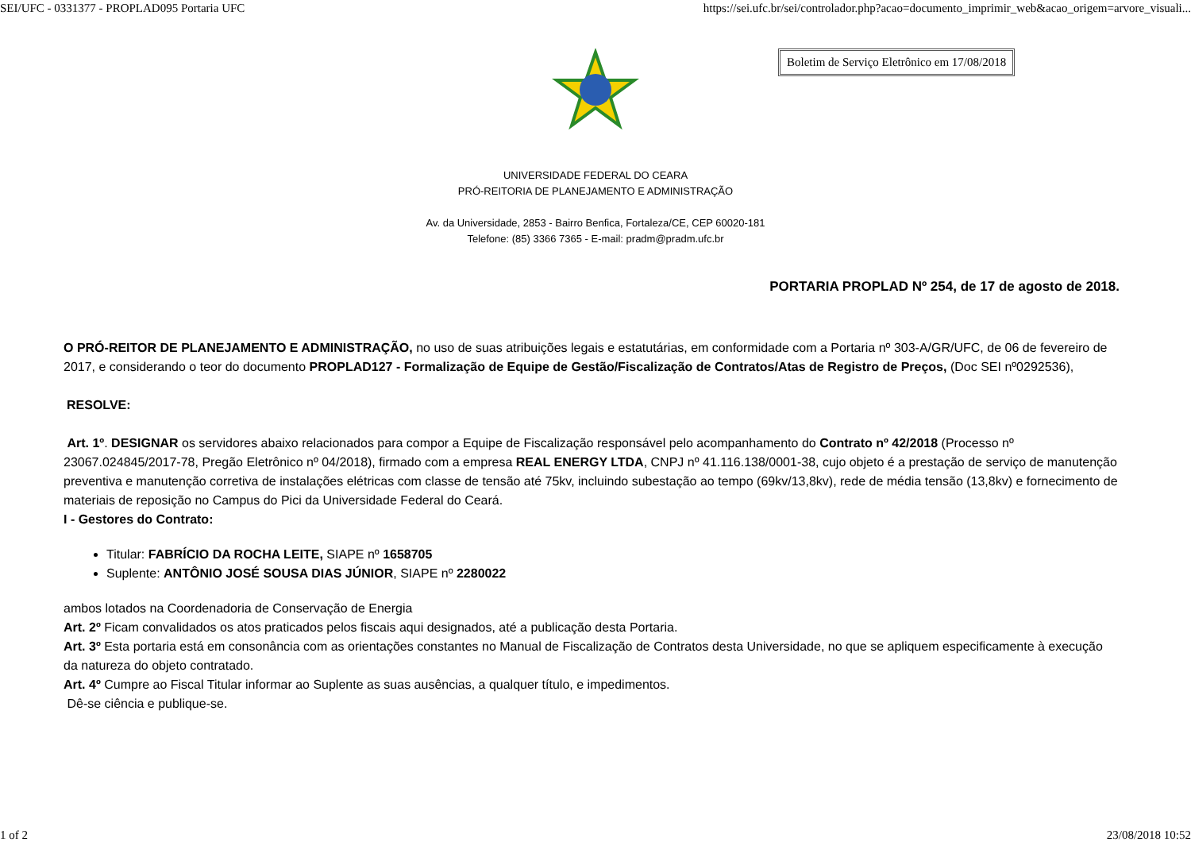SEI/UFC - 0331377 - PROPLAD095 Portaria UFC https://sei.ufc.br/sei/controlador.php?acao=documento_imprimir_web&acao_origem=arvore_visuali...
Boletim de Serviço Eletrônico em 17/08/2018
UNIVERSIDADE FEDERAL DO CEARA
PRÓ-REITORIA DE PLANEJAMENTO E ADMINISTRAÇÃO
Av. da Universidade, 2853 - Bairro Benfica, Fortaleza/CE, CEP 60020-181
Telefone: (85) 3366 7365 - E-mail: pradm@pradm.ufc.br
PORTARIA PROPLAD Nº 254, de 17 de agosto de 2018.
O PRÓ-REITOR DE PLANEJAMENTO E ADMINISTRAÇÃO, no uso de suas atribuições legais e estatutárias, em conformidade com a Portaria nº 303-A/GR/UFC, de 06 de fevereiro de 2017, e considerando o teor do documento PROPLAD127 - Formalização de Equipe de Gestão/Fiscalização de Contratos/Atas de Registro de Preços, (Doc SEI nº0292536),
RESOLVE:
Art. 1º. DESIGNAR os servidores abaixo relacionados para compor a Equipe de Fiscalização responsável pelo acompanhamento do Contrato nº 42/2018 (Processo nº 23067.024845/2017-78, Pregão Eletrônico nº 04/2018), firmado com a empresa REAL ENERGY LTDA, CNPJ nº 41.116.138/0001-38, cujo objeto é a prestação de serviço de manutenção preventiva e manutenção corretiva de instalações elétricas com classe de tensão até 75kv, incluindo subestação ao tempo (69kv/13,8kv), rede de média tensão (13,8kv) e fornecimento de materiais de reposição no Campus do Pici da Universidade Federal do Ceará.
I - Gestores do Contrato:
Titular: FABRÍCIO DA ROCHA LEITE, SIAPE nº 1658705
Suplente: ANTÔNIO JOSÉ SOUSA DIAS JÚNIOR, SIAPE nº 2280022
ambos lotados na Coordenadoria de Conservação de Energia
Art. 2º Ficam convalidados os atos praticados pelos fiscais aqui designados, até a publicação desta Portaria.
Art. 3º Esta portaria está em consonância com as orientações constantes no Manual de Fiscalização de Contratos desta Universidade, no que se apliquem especificamente à execução da natureza do objeto contratado.
Art. 4º Cumpre ao Fiscal Titular informar ao Suplente as suas ausências, a qualquer título, e impedimentos.
Dê-se ciência e publique-se.
1 of 2 23/08/2018 10:52